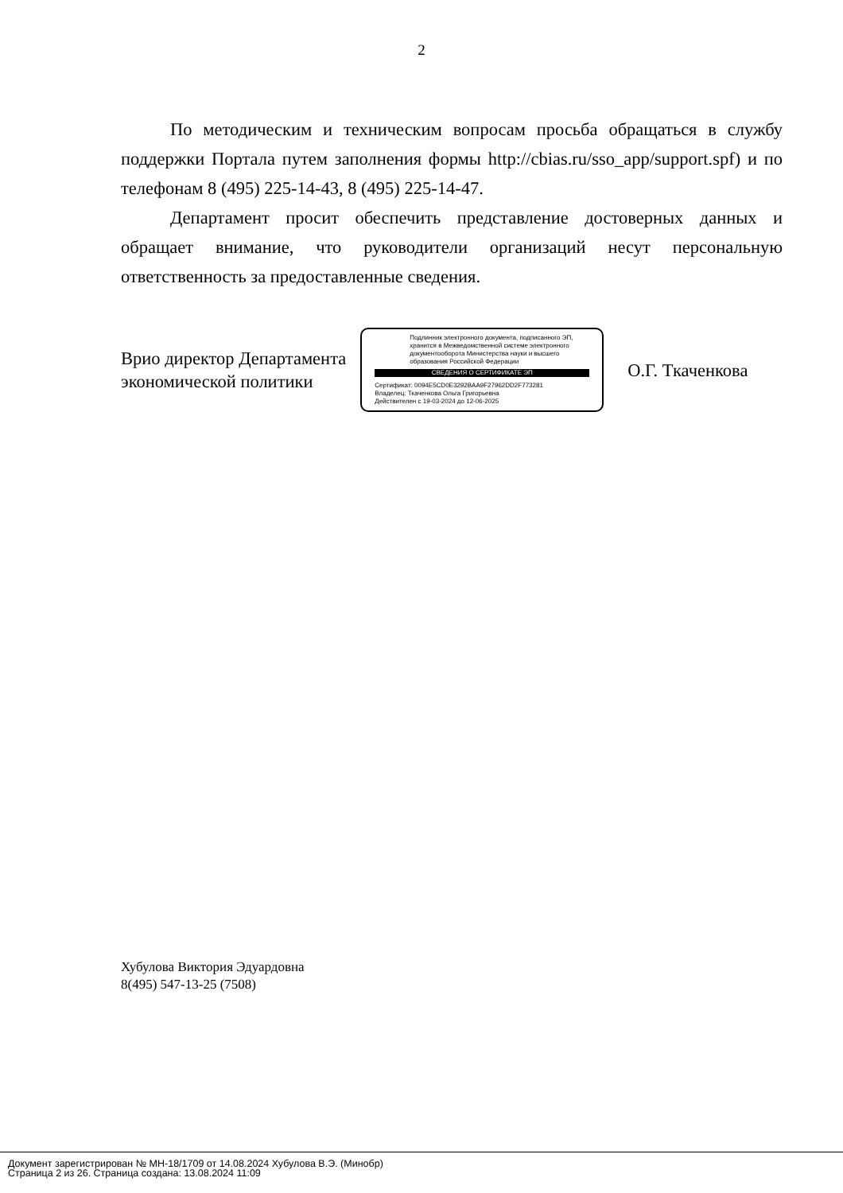2
По методическим и техническим вопросам просьба обращаться в службу поддержки Портала путем заполнения формы http://cbias.ru/sso_app/support.spf) и по телефонам 8 (495) 225-14-43, 8 (495) 225-14-47.
Департамент просит обеспечить представление достоверных данных и обращает внимание, что руководители организаций несут персональную ответственность за предоставленные сведения.
Врио директор Департамента
экономической политики
Подлинник электронного документа, подписанного ЭП, хранится в Межведомственной системе электронного документооборота Министерства науки и высшего образования Российской Федерации
СВЕДЕНИЯ О СЕРТИФИКАТЕ ЭП
Сертификат: 0094E5CD0E3292BAA9F27962DD2F773281
Владелец: Ткаченкова Ольга Григорьевна
Действителен с 19-03-2024 до 12-06-2025
О.Г. Ткаченкова
Хубулова Виктория Эдуардовна
8(495) 547-13-25 (7508)
Документ зарегистрирован № МН-18/1709 от 14.08.2024 Хубулова В.Э. (Минобр)
Страница 2 из 26. Страница создана: 13.08.2024 11:09